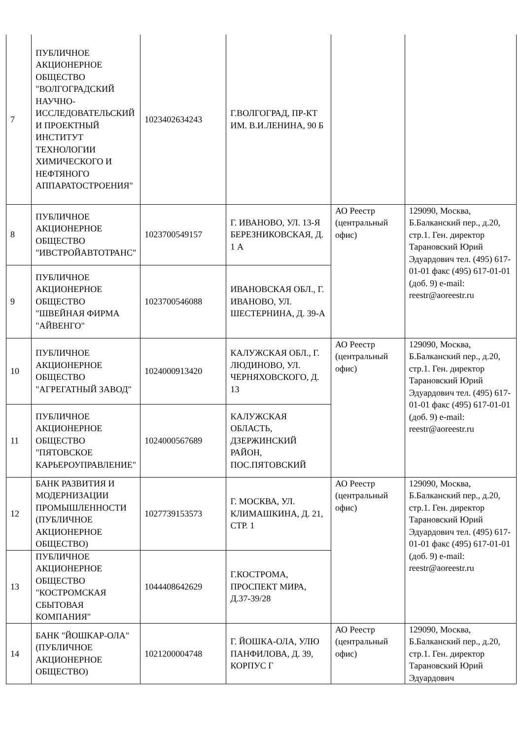| 7 | ПУБЛИЧНОЕ АКЦИОНЕРНОЕ ОБЩЕСТВО "ВОЛГОГРАДСКИЙ НАУЧНО-ИССЛЕДОВАТЕЛЬСКИЙ И ПРОЕКТНЫЙ ИНСТИТУТ ТЕХНОЛОГИИ ХИМИЧЕСКОГО И НЕФТЯНОГО АППАРАТОСТРОЕНИЯ" | 1023402634243 | Г.ВОЛГОГРАД, ПР-КТ ИМ. В.И.ЛЕНИНА, 90 Б | | |
| 8 | ПУБЛИЧНОЕ АКЦИОНЕРНОЕ ОБЩЕСТВО "ИВСТРОЙАВТОТРАНС" | 1023700549157 | Г. ИВАНОВО, УЛ. 13-Я БЕРЕЗНИКОВСКАЯ, Д. 1 А | АО Реестр (центральный офис) | 129090, Москва, Б.Балканский пер., д.20, стр.1. Ген. директор Тарановский Юрий Эдуардович тел. (495) 617-01-01 факс (495) 617-01-01 (доб. 9) e-mail: reestr@aoreestr.ru |
| 9 | ПУБЛИЧНОЕ АКЦИОНЕРНОЕ ОБЩЕСТВО "ШВЕЙНАЯ ФИРМА "АЙВЕНГО" | 1023700546088 | ИВАНОВСКАЯ ОБЛ., Г. ИВАНОВО, УЛ. ШЕСТЕРНИНА, Д. 39-А | | |
| 10 | ПУБЛИЧНОЕ АКЦИОНЕРНОЕ ОБЩЕСТВО "АГРЕГАТНЫЙ ЗАВОД" | 1024000913420 | КАЛУЖСКАЯ ОБЛ., Г. ЛЮДИНОВО, УЛ. ЧЕРНЯХОВСКОГО, Д. 13 | АО Реестр (центральный офис) | 129090, Москва, Б.Балканский пер., д.20, стр.1. Ген. директор Тарановский Юрий Эдуардович тел. (495) 617-01-01 факс (495) 617-01-01 (доб. 9) e-mail: reestr@aoreestr.ru |
| 11 | ПУБЛИЧНОЕ АКЦИОНЕРНОЕ ОБЩЕСТВО "ПЯТОВСКОЕ КАРЬЕРОУПРАВЛЕНИЕ" | 1024000567689 | КАЛУЖСКАЯ ОБЛАСТЬ, ДЗЕРЖИНСКИЙ РАЙОН, ПОС.ПЯТОВСКИЙ | | |
| 12 | БАНК РАЗВИТИЯ И МОДЕРНИЗАЦИИ ПРОМЫШЛЕННОСТИ (ПУБЛИЧНОЕ АКЦИОНЕРНОЕ ОБЩЕСТВО) | 1027739153573 | Г. МОСКВА, УЛ. КЛИМАШКИНА, Д. 21, СТР. 1 | АО Реестр (центральный офис) | 129090, Москва, Б.Балканский пер., д.20, стр.1. Ген. директор Тарановский Юрий Эдуардович тел. (495) 617-01-01 факс (495) 617-01-01 (доб. 9) e-mail: reestr@aoreestr.ru |
| 13 | ПУБЛИЧНОЕ АКЦИОНЕРНОЕ ОБЩЕСТВО "КОСТРОМСКАЯ СБЫТОВАЯ КОМПАНИЯ" | 1044408642629 | Г.КОСТРОМА, ПРОСПЕКТ МИРА, Д.37-39/28 | | |
| 14 | БАНК "ЙОШКАР-ОЛА" (ПУБЛИЧНОЕ АКЦИОНЕРНОЕ ОБЩЕСТВО) | 1021200004748 | Г. ЙОШКА-ОЛА, УЛЮ ПАНФИЛОВА, Д. 39, КОРПУС Г | АО Реестр (центральный офис) | 129090, Москва, Б.Балканский пер., д.20, стр.1. Ген. директор Тарановский Юрий Эдуардович |